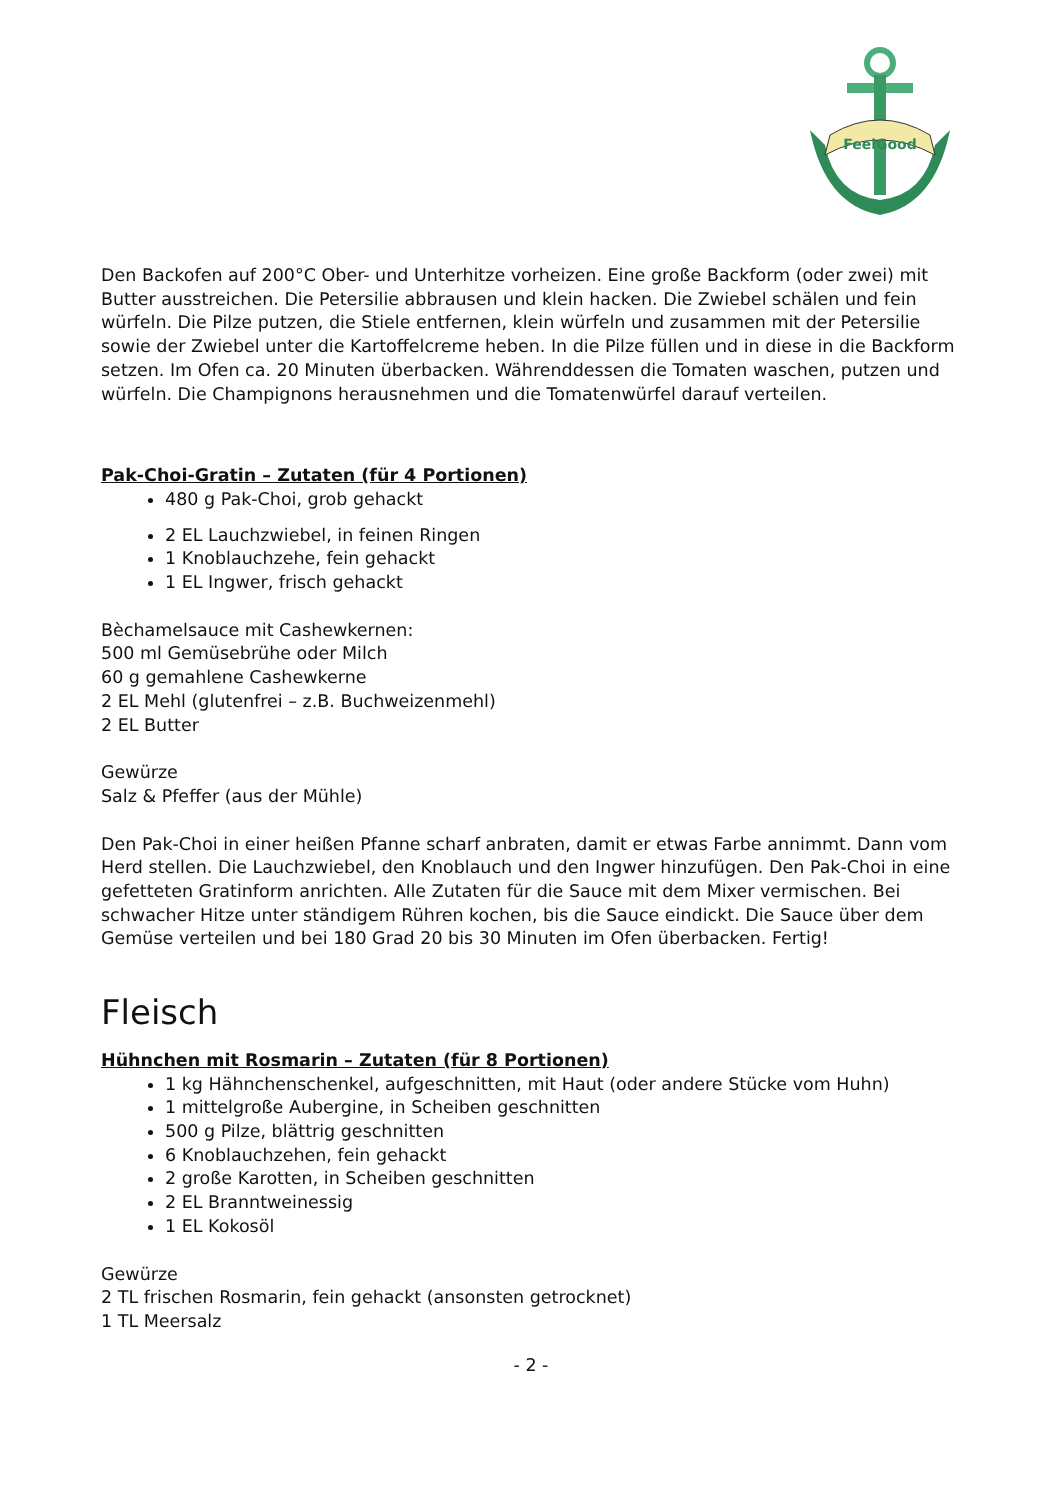FeelGood
Den Backofen auf 200°C Ober- und Unterhitze vorheizen. Eine große Backform (oder zwei) mit Butter ausstreichen. Die Petersilie abbrausen und klein hacken. Die Zwiebel schälen und fein würfeln. Die Pilze putzen, die Stiele entfernen, klein würfeln und zusammen mit der Petersilie sowie der Zwiebel unter die Kartoffelcreme heben. In die Pilze füllen und in diese in die Backform setzen. Im Ofen ca. 20 Minuten überbacken. Währenddessen die Tomaten waschen, putzen und würfeln. Die Champignons herausnehmen und die Tomatenwürfel darauf verteilen.
Pak-Choi-Gratin – Zutaten (für 4 Portionen)
480 g Pak-Choi, grob gehackt
2 EL Lauchzwiebel, in feinen Ringen
1 Knoblauchzehe, fein gehackt
1 EL Ingwer, frisch gehackt
Bèchamelsauce mit Cashewkernen:
500 ml Gemüsebrühe oder Milch
60 g gemahlene Cashewkerne
2 EL Mehl (glutenfrei – z.B. Buchweizenmehl)
2 EL Butter
Gewürze
Salz & Pfeffer (aus der Mühle)
Den Pak-Choi in einer heißen Pfanne scharf anbraten, damit er etwas Farbe annimmt. Dann vom Herd stellen. Die Lauchzwiebel, den Knoblauch und den Ingwer hinzufügen. Den Pak-Choi in eine gefetteten Gratinform anrichten. Alle Zutaten für die Sauce mit dem Mixer vermischen. Bei schwacher Hitze unter ständigem Rühren kochen, bis die Sauce eindickt. Die Sauce über dem Gemüse verteilen und bei 180 Grad 20 bis 30 Minuten im Ofen überbacken. Fertig!
Fleisch
Hühnchen mit Rosmarin – Zutaten (für 8 Portionen)
1 kg Hähnchenschenkel, aufgeschnitten, mit Haut (oder andere Stücke vom Huhn)
1 mittelgroße Aubergine, in Scheiben geschnitten
500 g Pilze, blättrig geschnitten
6 Knoblauchzehen, fein gehackt
2 große Karotten, in Scheiben geschnitten
2 EL Branntweinessig
1 EL Kokosöl
Gewürze
2 TL frischen Rosmarin, fein gehackt (ansonsten getrocknet)
1 TL Meersalz
- 2 -